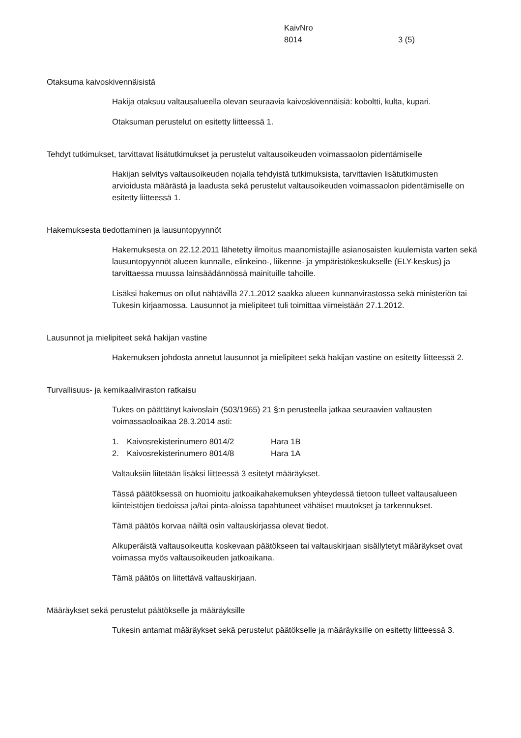KaivNro
8014
3 (5)
Otaksuma kaivoskivennäisistä
Hakija otaksuu valtausalueella olevan seuraavia kaivoskivennäisiä: koboltti, kulta, kupari.
Otaksuman perustelut on esitetty liitteessä 1.
Tehdyt tutkimukset, tarvittavat lisätutkimukset ja perustelut valtausoikeuden voimassaolon pidentämiselle
Hakijan selvitys valtausoikeuden nojalla tehdyistä tutkimuksista, tarvittavien lisätutkimusten arvioidusta määrästä ja laadusta sekä perustelut valtausoikeuden voimassaolon pidentämiselle on esitetty liitteessä 1.
Hakemuksesta tiedottaminen ja lausuntopyynnöt
Hakemuksesta on 22.12.2011 lähetetty ilmoitus maanomistajille asianosaisten kuulemista varten sekä lausuntopyynnöt alueen kunnalle, elinkeino-, liikenne- ja ympäristökeskukselle (ELY-keskus) ja tarvittaessa muussa lainsäädännössä mainituille tahoille.
Lisäksi hakemus on ollut nähtävillä 27.1.2012 saakka alueen kunnanvirastossa sekä ministeriön tai Tukesin kirjaamossa. Lausunnot ja mielipiteet tuli toimittaa viimeistään 27.1.2012.
Lausunnot ja mielipiteet sekä hakijan vastine
Hakemuksen johdosta annetut lausunnot ja mielipiteet sekä hakijan vastine on esitetty liitteessä 2.
Turvallisuus- ja kemikaaliviraston ratkaisu
Tukes on päättänyt kaivoslain (503/1965) 21 §:n perusteella jatkaa seuraavien valtausten voimassaoloaikaa 28.3.2014 asti:
1. Kaivosrekisterinumero 8014/2 Hara 1B
2. Kaivosrekisterinumero 8014/8 Hara 1A
Valtauksiin liitetään lisäksi liitteessä 3 esitetyt määräykset.
Tässä päätöksessä on huomioitu jatkoaikahakemuksen yhteydessä tietoon tulleet valtausalueen kiinteistöjen tiedoissa ja/tai pinta-aloissa tapahtuneet vähäiset muutokset ja tarkennukset.
Tämä päätös korvaa näiltä osin valtauskirjassa olevat tiedot.
Alkuperäistä valtausoikeutta koskevaan päätökseen tai valtauskirjaan sisällytetyt määräykset ovat voimassa myös valtausoikeuden jatkoaikana.
Tämä päätös on liitettävä valtauskirjaan.
Määräykset sekä perustelut päätökselle ja määräyksille
Tukesin antamat määräykset sekä perustelut päätökselle ja määräyksille on esitetty liitteessä 3.